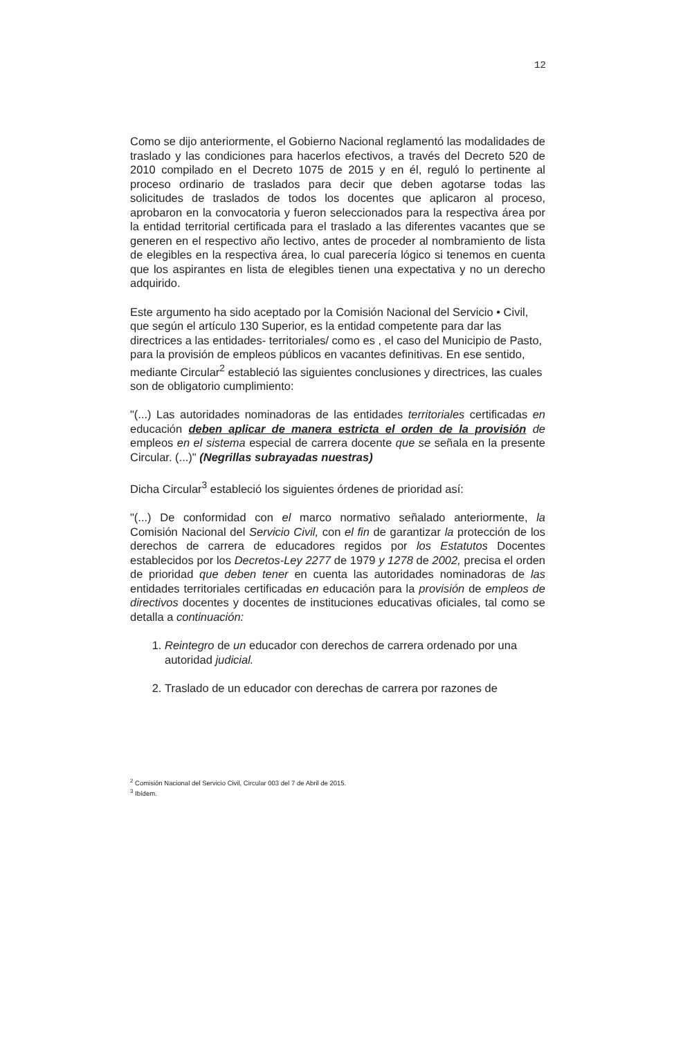12
Como se dijo anteriormente, el Gobierno Nacional reglamentó las modalidades de traslado y las condiciones para hacerlos efectivos, a través del Decreto 520 de 2010 compilado en el Decreto 1075 de 2015 y en él, reguló lo pertinente al proceso ordinario de traslados para decir que deben agotarse todas las solicitudes de traslados de todos los docentes que aplicaron al proceso, aprobaron en la convocatoria y fueron seleccionados para la respectiva área por la entidad territorial certificada para el traslado a las diferentes vacantes que se generen en el respectivo año lectivo, antes de proceder al nombramiento de lista de elegibles en la respectiva área, lo cual parecería lógico si tenemos en cuenta que los aspirantes en lista de elegibles tienen una expectativa y no un derecho adquirido.
Este argumento ha sido aceptado por la Comisión Nacional del Servicio • Civil, que según el artículo 130 Superior, es la entidad competente para dar las directrices a las entidades- territoriales/ como es , el caso del Municipio de Pasto, para la provisión de empleos públicos en vacantes definitivas. En ese sentido, mediante Circular<sup>2</sup> estableció las siguientes conclusiones y directrices, las cuales son de obligatorio cumplimiento:
"(...) Las autoridades nominadoras de las entidades territoriales certificadas en educación deben aplicar de manera estricta el orden de la provisión de empleos en el sistema especial de carrera docente que se señala en la presente Circular. (...)" (Negrillas subrayadas nuestras)
Dicha Circular<sup>3</sup> estableció los siguientes órdenes de prioridad así:
"(...) De conformidad con el marco normativo señalado anteriormente, la Comisión Nacional del Servicio Civil, con el fin de garantizar la protección de los derechos de carrera de educadores regidos por los Estatutos Docentes establecidos por los Decretos-Ley 2277 de 1979 y 1278 de 2002, precisa el orden de prioridad que deben tener en cuenta las autoridades nominadoras de las entidades territoriales certificadas en educación para la provisión de empleos de directivos docentes y docentes de instituciones educativas oficiales, tal como se detalla a continuación:
1. Reintegro de un educador con derechos de carrera ordenado por una autoridad judicial.
2. Traslado de un educador con derechas de carrera por razones de
<sup>2</sup> Comisión Nacional del Servicio Civil, Circular 003 del 7 de Abril de 2015.
<sup>3</sup> Ibídem.